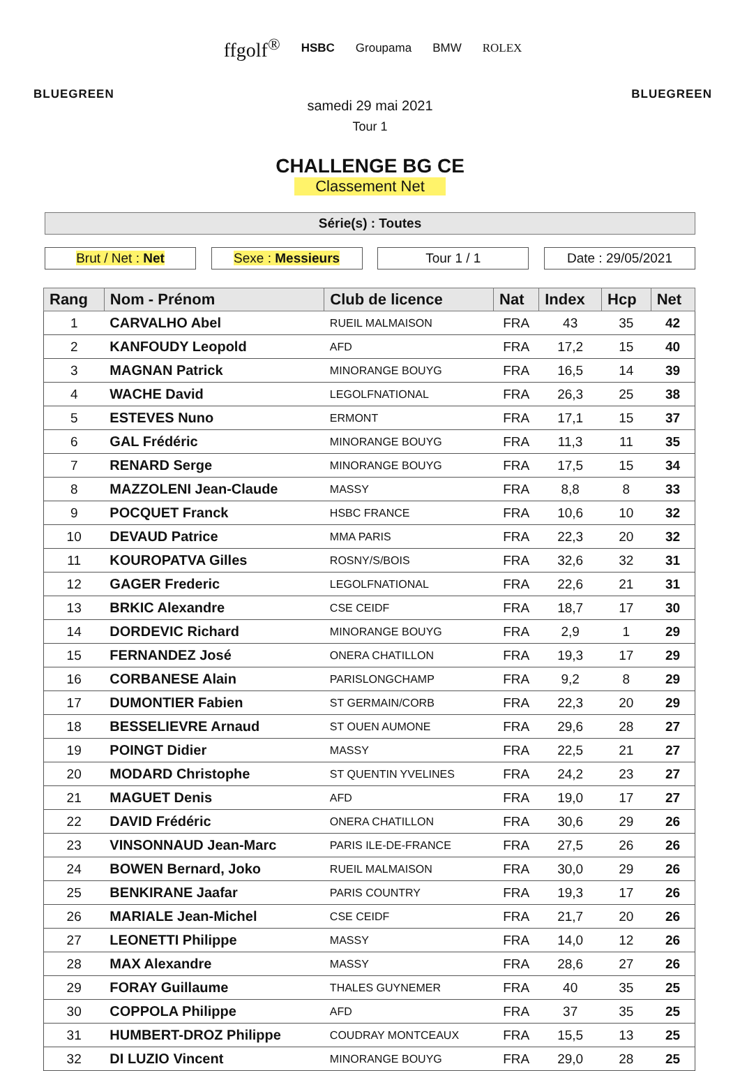BLUEGREEN
ffgolf<sup>®</sup> HSBC Groupama BMW ROLEX
BLUEGREEN
samedi 29 mai 2021
Tour 1
CHALLENGE BG CE
Classement Net
Série(s) : Toutes
Brut / Net : Net Sexe : Messieurs Tour 1 / 1 Date : 29/05/2021
| Rang | Nom - Prénom | Club de licence | Nat | Index | Hcp | Net |
| --- | --- | --- | --- | --- | --- | --- |
| 1 | CARVALHO Abel | RUEIL MALMAISON | FRA | 43 | 35 | 42 |
| 2 | KANFOUDY Leopold | AFD | FRA | 17,2 | 15 | 40 |
| 3 | MAGNAN Patrick | MINORANGE BOUYG | FRA | 16,5 | 14 | 39 |
| 4 | WACHE David | LEGOLFNATIONAL | FRA | 26,3 | 25 | 38 |
| 5 | ESTEVES Nuno | ERMONT | FRA | 17,1 | 15 | 37 |
| 6 | GAL Frédéric | MINORANGE BOUYG | FRA | 11,3 | 11 | 35 |
| 7 | RENARD Serge | MINORANGE BOUYG | FRA | 17,5 | 15 | 34 |
| 8 | MAZZOLENI Jean-Claude | MASSY | FRA | 8,8 | 8 | 33 |
| 9 | POCQUET Franck | HSBC FRANCE | FRA | 10,6 | 10 | 32 |
| 10 | DEVAUD Patrice | MMA PARIS | FRA | 22,3 | 20 | 32 |
| 11 | KOUROPATVA Gilles | ROSNY/S/BOIS | FRA | 32,6 | 32 | 31 |
| 12 | GAGER Frederic | LEGOLFNATIONAL | FRA | 22,6 | 21 | 31 |
| 13 | BRKIC Alexandre | CSE CEIDF | FRA | 18,7 | 17 | 30 |
| 14 | DORDEVIC Richard | MINORANGE BOUYG | FRA | 2,9 | 1 | 29 |
| 15 | FERNANDEZ José | ONERA CHATILLON | FRA | 19,3 | 17 | 29 |
| 16 | CORBANESE Alain | PARISLONGCHAMP | FRA | 9,2 | 8 | 29 |
| 17 | DUMONTIER Fabien | ST GERMAIN/CORB | FRA | 22,3 | 20 | 29 |
| 18 | BESSELIEVRE Arnaud | ST OUEN AUMONE | FRA | 29,6 | 28 | 27 |
| 19 | POINGT Didier | MASSY | FRA | 22,5 | 21 | 27 |
| 20 | MODARD Christophe | ST QUENTIN YVELINES | FRA | 24,2 | 23 | 27 |
| 21 | MAGUET Denis | AFD | FRA | 19,0 | 17 | 27 |
| 22 | DAVID Frédéric | ONERA CHATILLON | FRA | 30,6 | 29 | 26 |
| 23 | VINSONNAUD Jean-Marc | PARIS ILE-DE-FRANCE | FRA | 27,5 | 26 | 26 |
| 24 | BOWEN Bernard, Joko | RUEIL MALMAISON | FRA | 30,0 | 29 | 26 |
| 25 | BENKIRANE Jaafar | PARIS COUNTRY | FRA | 19,3 | 17 | 26 |
| 26 | MARIALE Jean-Michel | CSE CEIDF | FRA | 21,7 | 20 | 26 |
| 27 | LEONETTI Philippe | MASSY | FRA | 14,0 | 12 | 26 |
| 28 | MAX Alexandre | MASSY | FRA | 28,6 | 27 | 26 |
| 29 | FORAY Guillaume | THALES GUYNEMER | FRA | 40 | 35 | 25 |
| 30 | COPPOLA Philippe | AFD | FRA | 37 | 35 | 25 |
| 31 | HUMBERT-DROZ Philippe | COUDRAY MONTCEAUX | FRA | 15,5 | 13 | 25 |
| 32 | DI LUZIO Vincent | MINORANGE BOUYG | FRA | 29,0 | 28 | 25 |